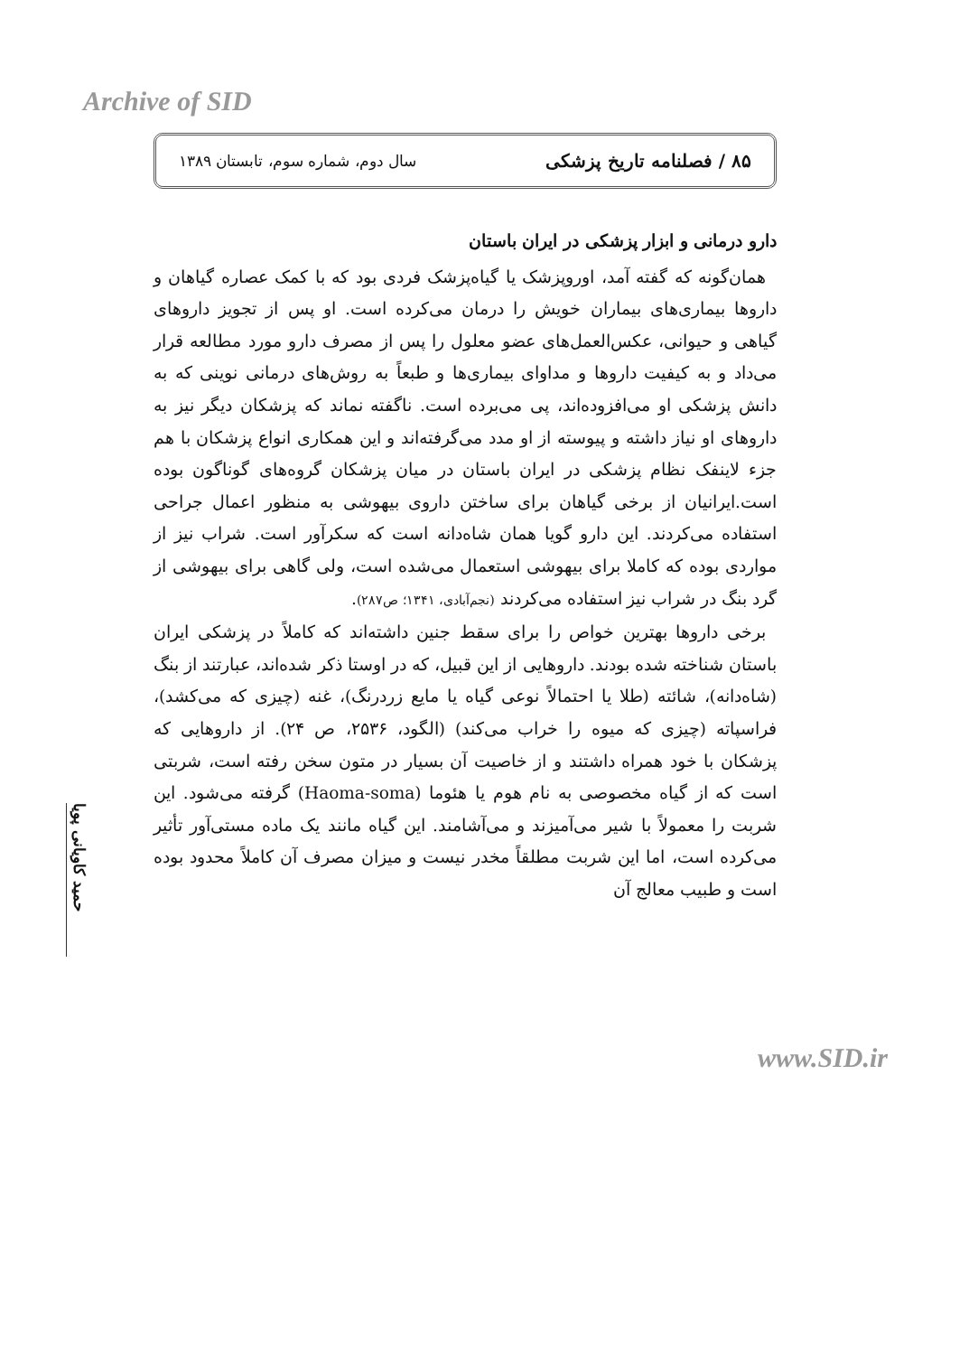Archive of SID
۸۵ / فصلنامه تاریخ پزشکی سال دوم، شماره سوم، تابستان ۱۳۸۹
حمید کاویانی پویا
دارو درمانی و ابزار پزشکی در ایران باستان
همان‌گونه که گفته آمد، اوروپزشک یا گیاه‌پزشک فردی بود که با کمک عصاره گیاهان و داروها بیماری‌های بیماران خویش را درمان می‌کرده است. او پس از تجویز داروهای گیاهی و حیوانی، عکس‌العمل‌های عضو معلول را پس از مصرف دارو مورد مطالعه قرار می‌داد و به کیفیت داروها و مداوای بیماری‌ها و طبعاً به روش‌های درمانی نوینی که به دانش پزشکی او می‌افزوده‌اند، پی می‌برده است. ناگفته نماند که پزشکان دیگر نیز به داروهای او نیاز داشته و پیوسته از او مدد می‌گرفته‌اند و این همکاری انواع پزشکان با هم جزء لاینفک نظام پزشکی در ایران باستان در میان پزشکان گروه‌های گوناگون بوده است.ایرانیان از برخی گیاهان برای ساختن داروی بیهوشی به منظور اعمال جراحی استفاده می‌کردند. این دارو گویا همان شاه‌دانه است که سکرآور است. شراب نیز از مواردی بوده که کاملا برای بیهوشی استعمال می‌شده است، ولی گاهی برای بیهوشی از گرد بنگ در شراب نیز استفاده می‌کردند (نجم‌آبادی، ۱۳۴۱؛ ص۲۸۷).
برخی داروها بهترین خواص را برای سقط جنین داشته‌اند که کاملاً در پزشکی ایران باستان شناخته شده بودند. داروهایی از این قبیل، که در اوستا ذکر شده‌اند، عبارتند از بنگ (شاه‌دانه)، شائته (طلا یا احتمالاً نوعی گیاه یا مایع زردرنگ)، غنه (چیزی که می‌کشد)، فراسپاته (چیزی که میوه را خراب می‌کند) (الگود، ۲۵۳۶، ص ۲۴). از داروهایی که پزشکان با خود همراه داشتند و از خاصیت آن بسیار در متون سخن رفته است، شربتی است که از گیاه مخصوصی به نام هوم یا هئوما (Haoma-soma) گرفته می‌شود. این شربت را معمولاً با شیر می‌آمیزند و می‌آشامند. این گیاه مانند یک ماده مستی‌آور تأثیر می‌کرده است، اما این شربت مطلقاً مخدر نیست و میزان مصرف آن کاملاً محدود بوده است و طبیب معالج آن
www.SID.ir